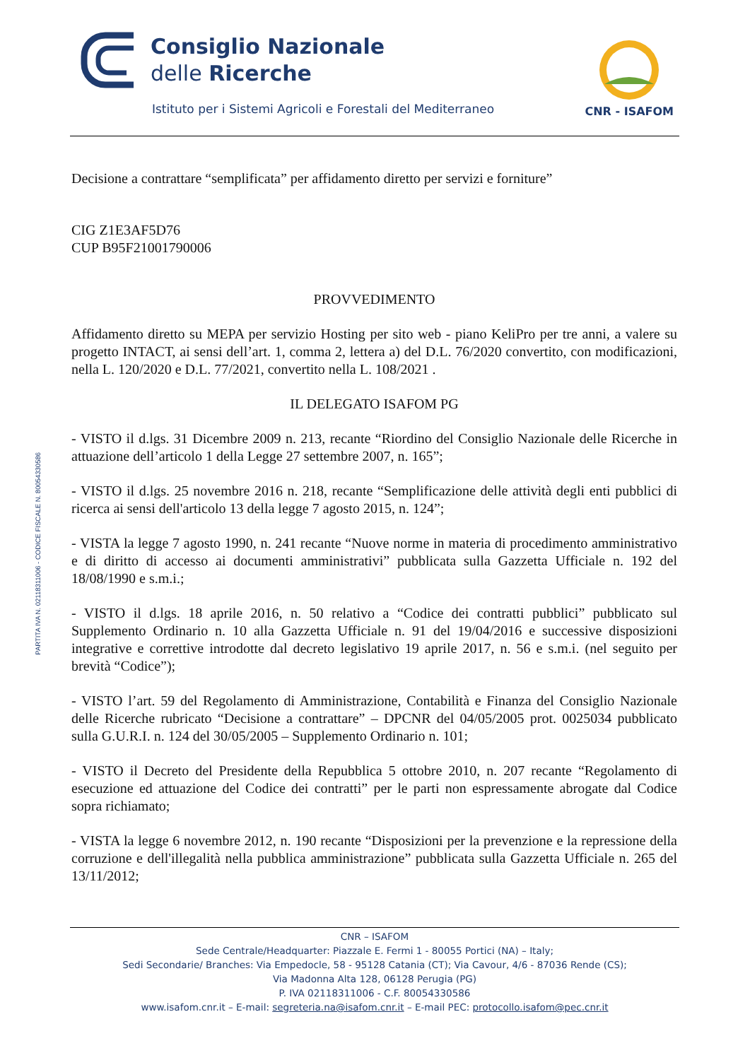PARTITA IVA N. 02118311006 - CODICE FISCALE N. 80054330586
Consiglio Nazionale
delle Ricerche
Istituto per i Sistemi Agricoli e Forestali del Mediterraneo
CNR - ISAFOM
Decisione a contrattare “semplificata” per affidamento diretto per servizi e forniture”
CIG Z1E3AF5D76
CUP B95F21001790006
PROVVEDIMENTO
Affidamento diretto su MEPA per servizio Hosting per sito web - piano KeliPro per tre anni, a valere su progetto INTACT, ai sensi dell’art. 1, comma 2, lettera a) del D.L. 76/2020 convertito, con modificazioni, nella L. 120/2020 e D.L. 77/2021, convertito nella L. 108/2021 .
IL DELEGATO ISAFOM PG
- VISTO il d.lgs. 31 Dicembre 2009 n. 213, recante “Riordino del Consiglio Nazionale delle Ricerche in attuazione dell’articolo 1 della Legge 27 settembre 2007, n. 165”;
- VISTO il d.lgs. 25 novembre 2016 n. 218, recante “Semplificazione delle attività degli enti pubblici di ricerca ai sensi dell'articolo 13 della legge 7 agosto 2015, n. 124”;
- VISTA la legge 7 agosto 1990, n. 241 recante “Nuove norme in materia di procedimento amministrativo e di diritto di accesso ai documenti amministrativi” pubblicata sulla Gazzetta Ufficiale n. 192 del 18/08/1990 e s.m.i.;
- VISTO il d.lgs. 18 aprile 2016, n. 50 relativo a “Codice dei contratti pubblici” pubblicato sul Supplemento Ordinario n. 10 alla Gazzetta Ufficiale n. 91 del 19/04/2016 e successive disposizioni integrative e correttive introdotte dal decreto legislativo 19 aprile 2017, n. 56 e s.m.i. (nel seguito per brevità “Codice”);
- VISTO l’art. 59 del Regolamento di Amministrazione, Contabilità e Finanza del Consiglio Nazionale delle Ricerche rubricato “Decisione a contrattare” – DPCNR del 04/05/2005 prot. 0025034 pubblicato sulla G.U.R.I. n. 124 del 30/05/2005 – Supplemento Ordinario n. 101;
- VISTO il Decreto del Presidente della Repubblica 5 ottobre 2010, n. 207 recante “Regolamento di esecuzione ed attuazione del Codice dei contratti” per le parti non espressamente abrogate dal Codice sopra richiamato;
- VISTA la legge 6 novembre 2012, n. 190 recante “Disposizioni per la prevenzione e la repressione della corruzione e dell'illegalità nella pubblica amministrazione” pubblicata sulla Gazzetta Ufficiale n. 265 del 13/11/2012;
CNR – ISAFOM
Sede Centrale/Headquarter: Piazzale E. Fermi 1 - 80055 Portici (NA) – Italy;
Sedi Secondarie/ Branches: Via Empedocle, 58 - 95128 Catania (CT); Via Cavour, 4/6 - 87036 Rende (CS);
Via Madonna Alta 128, 06128 Perugia (PG)
P. IVA 02118311006 - C.F. 80054330586
www.isafom.cnr.it – E-mail: segreteria.na@isafom.cnr.it – E-mail PEC: protocollo.isafom@pec.cnr.it